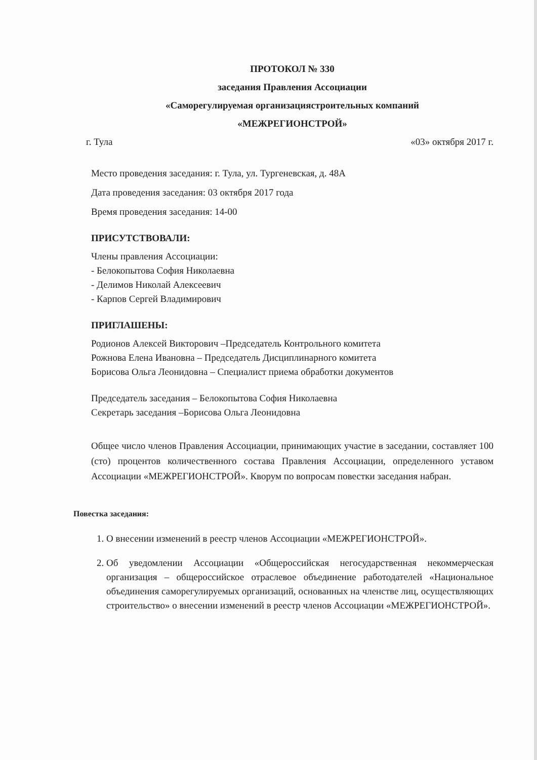ПРОТОКОЛ № 330
заседания Правления Ассоциации
«Саморегулируемая организациястроительных компаний
«МЕЖРЕГИОНСТРОЙ»
г. Тула «03» октября 2017 г.
Место проведения заседания: г. Тула, ул. Тургеневская, д. 48А
Дата проведения заседания: 03 октября 2017 года
Время проведения заседания: 14-00
ПРИСУТСТВОВАЛИ:
Члены правления Ассоциации:
- Белокопытова София Николаевна
- Делимов Николай Алексеевич
- Карпов Сергей Владимирович
ПРИГЛАШЕНЫ:
Родионов Алексей Викторович –Председатель Контрольного комитета
Рожнова Елена Ивановна – Председатель Дисциплинарного комитета
Борисова Ольга Леонидовна – Специалист приема обработки документов
Председатель заседания – Белокопытова София Николаевна
Секретарь заседания –Борисова Ольга Леонидовна
Общее число членов Правления Ассоциации, принимающих участие в заседании, составляет 100 (сто) процентов количественного состава Правления Ассоциации, определенного уставом Ассоциации «МЕЖРЕГИОНСТРОЙ». Кворум по вопросам повестки заседания набран.
Повестка заседания:
1. О внесении изменений в реестр членов Ассоциации «МЕЖРЕГИОНСТРОЙ».
2. Об уведомлении Ассоциации «Общероссийская негосударственная некоммерческая организация – общероссийское отраслевое объединение работодателей «Национальное объединения саморегулируемых организаций, основанных на членстве лиц, осуществляющих строительство» о внесении изменений в реестр членов Ассоциации «МЕЖРЕГИОНСТРОЙ».